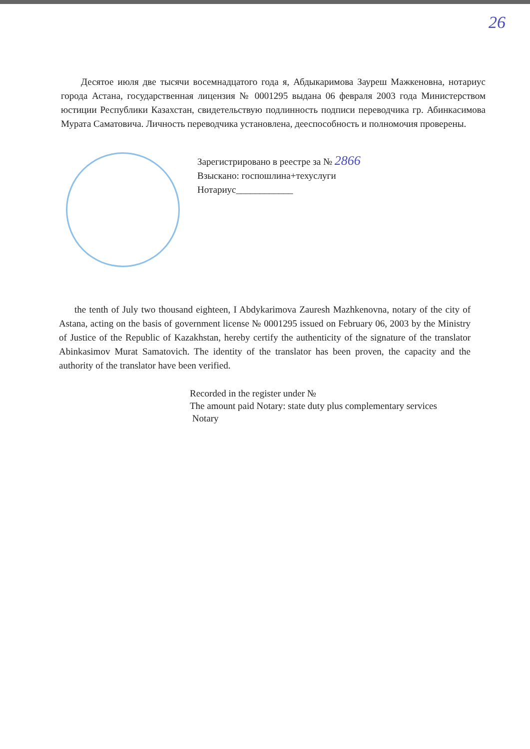26
Десятое июля две тысячи восемнадцатого года я, Абдыкаримова Зауреш Мажкеновна, нотариус города Астана, государственная лицензия № 0001295 выдана 06 февраля 2003 года Министерством юстиции Республики Казахстан, свидетельствую подлинность подписи переводчика гр. Абинкасимова Мурата Саматовича. Личность переводчика установлена, дееспособность и полномочия проверены.
Зарегистрировано в реестре за № 2866
Взыскано: госпошлина+техуслуги
Нотариус____________
the tenth of July two thousand eighteen, I Abdykarimova Zauresh Mazhkenovna, notary of the city of Astana, acting on the basis of government license № 0001295 issued on February 06, 2003 by the Ministry of Justice of the Republic of Kazakhstan, hereby certify the authenticity of the signature of the translator Abinkasimov Murat Samatovich. The identity of the translator has been proven, the capacity and the authority of the translator have been verified.
Recorded in the register under №
The amount paid Notary: state duty plus complementary services
Notary